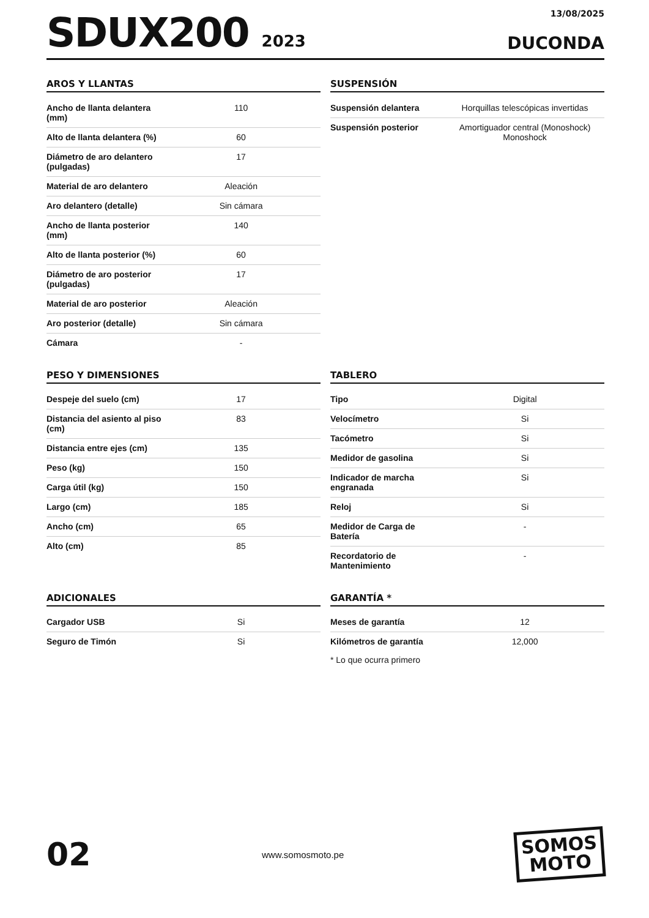SDUX200 2023
13/08/2025
DUCONDA
AROS Y LLANTAS
| Ancho de llanta delantera (mm) | 110 |
| Alto de llanta delantera (%) | 60 |
| Diámetro de aro delantero (pulgadas) | 17 |
| Material de aro delantero | Aleación |
| Aro delantero (detalle) | Sin cámara |
| Ancho de llanta posterior (mm) | 140 |
| Alto de llanta posterior (%) | 60 |
| Diámetro de aro posterior (pulgadas) | 17 |
| Material de aro posterior | Aleación |
| Aro posterior (detalle) | Sin cámara |
| Cámara | - |
SUSPENSIÓN
| Suspensión delantera | Horquillas telescópicas invertidas |
| Suspensión posterior | Amortiguador central (Monoshock) Monoshock |
PESO Y DIMENSIONES
| Despeje del suelo (cm) | 17 |
| Distancia del asiento al piso (cm) | 83 |
| Distancia entre ejes (cm) | 135 |
| Peso (kg) | 150 |
| Carga útil (kg) | 150 |
| Largo (cm) | 185 |
| Ancho (cm) | 65 |
| Alto (cm) | 85 |
TABLERO
| Tipo | Digital |
| Velocímetro | Si |
| Tacómetro | Si |
| Medidor de gasolina | Si |
| Indicador de marcha engranada | Si |
| Reloj | Si |
| Medidor de Carga de Batería | - |
| Recordatorio de Mantenimiento | - |
ADICIONALES
| Cargador USB | Si |
| Seguro de Timón | Si |
GARANTÍA *
| Meses de garantía | 12 |
| Kilómetros de garantía | 12,000 |
* Lo que ocurra primero
02
www.somosmoto.pe
SOMOS
MOTO